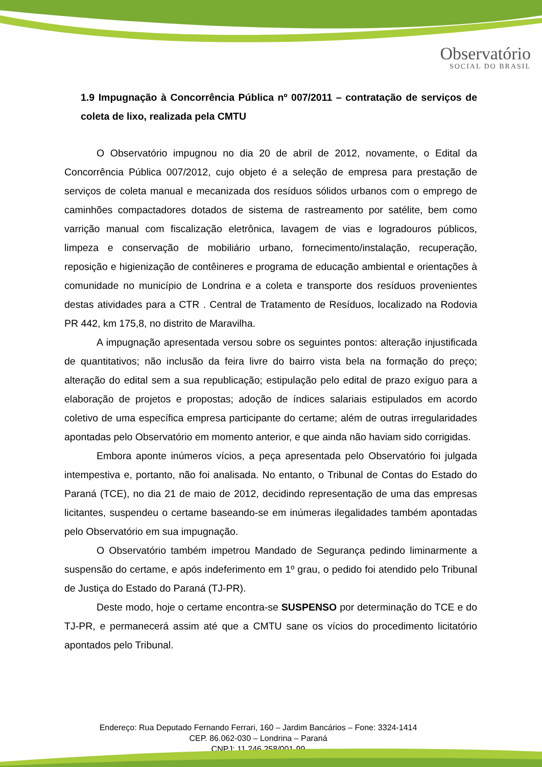Observatório
SOCIAL DO BRASIL
1.9 Impugnação à Concorrência Pública nº 007/2011 – contratação de serviços de coleta de lixo, realizada pela CMTU
O Observatório impugnou no dia 20 de abril de 2012, novamente, o Edital da Concorrência Pública 007/2012, cujo objeto é a seleção de empresa para prestação de serviços de coleta manual e mecanizada dos resíduos sólidos urbanos com o emprego de caminhões compactadores dotados de sistema de rastreamento por satélite, bem como varrição manual com fiscalização eletrônica, lavagem de vias e logradouros públicos, limpeza e conservação de mobiliário urbano, fornecimento/instalação, recuperação, reposição e higienização de contêineres e programa de educação ambiental e orientações à comunidade no município de Londrina e a coleta e transporte dos resíduos provenientes destas atividades para a CTR . Central de Tratamento de Resíduos, localizado na Rodovia PR 442, km 175,8, no distrito de Maravilha.
A impugnação apresentada versou sobre os seguintes pontos: alteração injustificada de quantitativos; não inclusão da feira livre do bairro vista bela na formação do preço; alteração do edital sem a sua republicação; estipulação pelo edital de prazo exíguo para a elaboração de projetos e propostas; adoção de índices salariais estipulados em acordo coletivo de uma específica empresa participante do certame; além de outras irregularidades apontadas pelo Observatório em momento anterior, e que ainda não haviam sido corrigidas.
Embora aponte inúmeros vícios, a peça apresentada pelo Observatório foi julgada intempestiva e, portanto, não foi analisada. No entanto, o Tribunal de Contas do Estado do Paraná (TCE), no dia 21 de maio de 2012, decidindo representação de uma das empresas licitantes, suspendeu o certame baseando-se em inúmeras ilegalidades também apontadas pelo Observatório em sua impugnação.
O Observatório também impetrou Mandado de Segurança pedindo liminarmente a suspensão do certame, e após indeferimento em 1º grau, o pedido foi atendido pelo Tribunal de Justiça do Estado do Paraná (TJ-PR).
Deste modo, hoje o certame encontra-se SUSPENSO por determinação do TCE e do TJ-PR, e permanecerá assim até que a CMTU sane os vícios do procedimento licitatório apontados pelo Tribunal.
Endereço: Rua Deputado Fernando Ferrari, 160 – Jardim Bancários – Fone: 3324-1414
CEP. 86.062-030 – Londrina – Paraná
CNPJ: 11.246.258/001-99